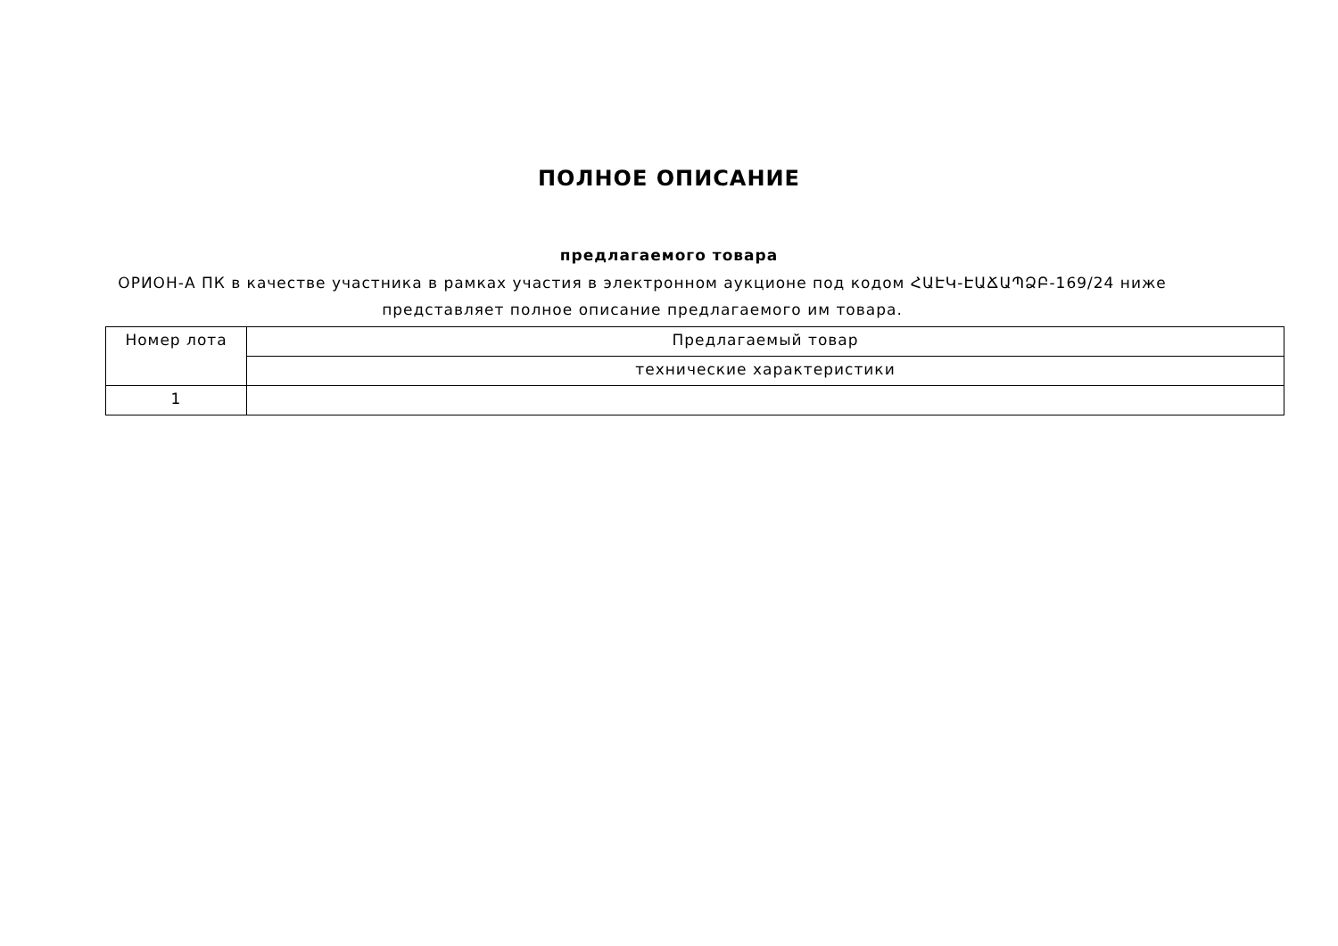ПОЛНОЕ ОПИСАНИЕ
предлагаемого товара
ОРИОН-А ПК в качестве участника в рамках участия в электронном аукционе под кодом ՀԱԷԿ-ԷԱՃԱՊՁԲ-169/24 ниже представляет полное описание предлагаемого им товара.
| Номер лота | Предлагаемый товар |
| --- | --- |
| | технические характеристики |
| 1 | |